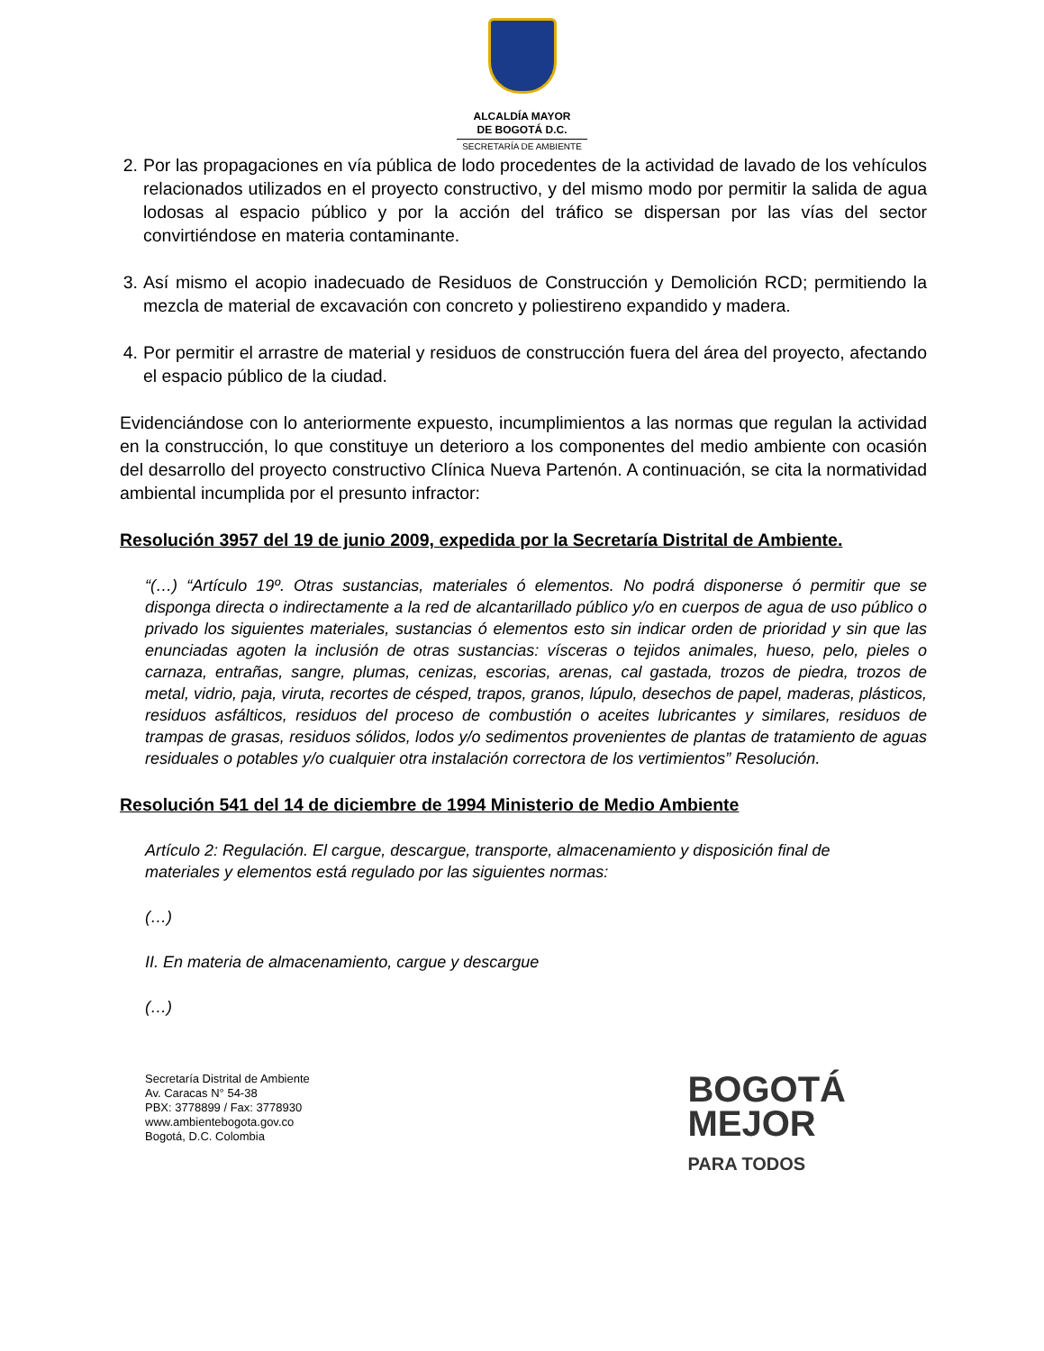ALCALDÍA MAYOR
DE BOGOTÁ D.C.
SECRETARÍA DE AMBIENTE
2. Por las propagaciones en vía pública de lodo procedentes de la actividad de lavado de los vehículos relacionados utilizados en el proyecto constructivo, y del mismo modo por permitir la salida de agua lodosas al espacio público y por la acción del tráfico se dispersan por las vías del sector convirtiéndose en materia contaminante.
3. Así mismo el acopio inadecuado de Residuos de Construcción y Demolición RCD; permitiendo la mezcla de material de excavación con concreto y poliestireno expandido y madera.
4. Por permitir el arrastre de material y residuos de construcción fuera del área del proyecto, afectando el espacio público de la ciudad.
Evidenciándose con lo anteriormente expuesto, incumplimientos a las normas que regulan la actividad en la construcción, lo que constituye un deterioro a los componentes del medio ambiente con ocasión del desarrollo del proyecto constructivo Clínica Nueva Partenón. A continuación, se cita la normatividad ambiental incumplida por el presunto infractor:
Resolución 3957 del 19 de junio 2009, expedida por la Secretaría Distrital de Ambiente.
“(…) “Artículo 19º. Otras sustancias, materiales ó elementos. No podrá disponerse ó permitir que se disponga directa o indirectamente a la red de alcantarillado público y/o en cuerpos de agua de uso público o privado los siguientes materiales, sustancias ó elementos esto sin indicar orden de prioridad y sin que las enunciadas agoten la inclusión de otras sustancias: vísceras o tejidos animales, hueso, pelo, pieles o carnaza, entrañas, sangre, plumas, cenizas, escorias, arenas, cal gastada, trozos de piedra, trozos de metal, vidrio, paja, viruta, recortes de césped, trapos, granos, lúpulo, desechos de papel, maderas, plásticos, residuos asfálticos, residuos del proceso de combustión o aceites lubricantes y similares, residuos de trampas de grasas, residuos sólidos, lodos y/o sedimentos provenientes de plantas de tratamiento de aguas residuales o potables y/o cualquier otra instalación correctora de los vertimientos” Resolución.
Resolución 541 del 14 de diciembre de 1994 Ministerio de Medio Ambiente
Artículo 2: Regulación. El cargue, descargue, transporte, almacenamiento y disposición final de
materiales y elementos está regulado por las siguientes normas:
(…)
II. En materia de almacenamiento, cargue y descargue
(…)
Secretaría Distrital de Ambiente
Av. Caracas N° 54-38
PBX: 3778899 / Fax: 3778930
www.ambientebogota.gov.co
Bogotá, D.C. Colombia
BOGOTÁ
MEJOR
PARA TODOS